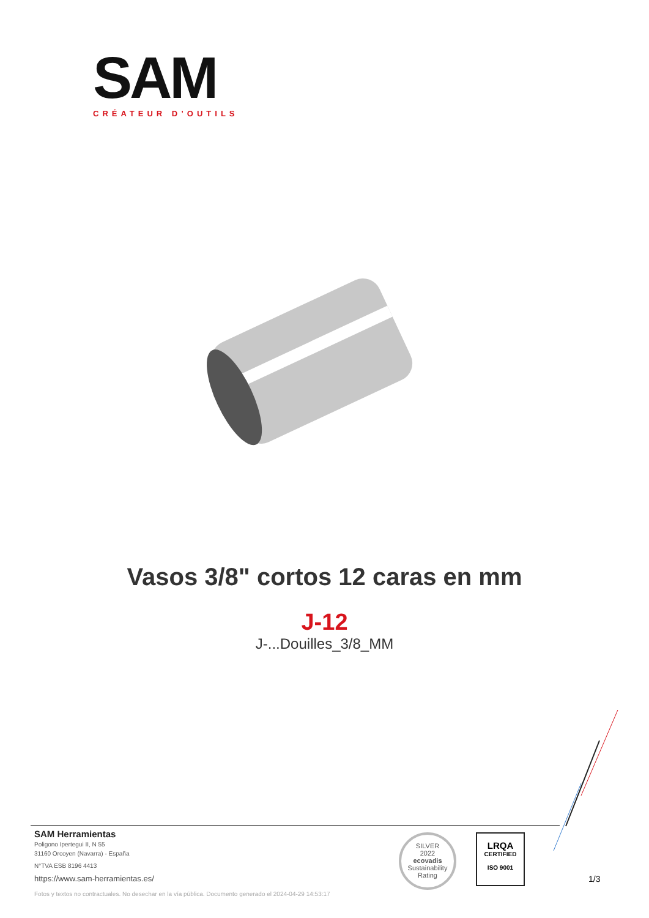SAM
CRÉATEUR D’OUTILS
Vasos 3/8" cortos 12 caras en mm
J-12
J-...Douilles_3/8_MM
SAM Herramientas
Poligono Ipertegui II, N 55
31160 Orcoyen (Navarra) - España
N°TVA ESB 8196 4413
https://www.sam-herramientas.es/
Fotos y textos no contractuales. No desechar en la vía pública. Documento generado el 2024-04-29 14:53:17
SILVER
2022
ecovadis
Sustainability Rating
LRQA
CERTIFIED
ISO 9001
1/3